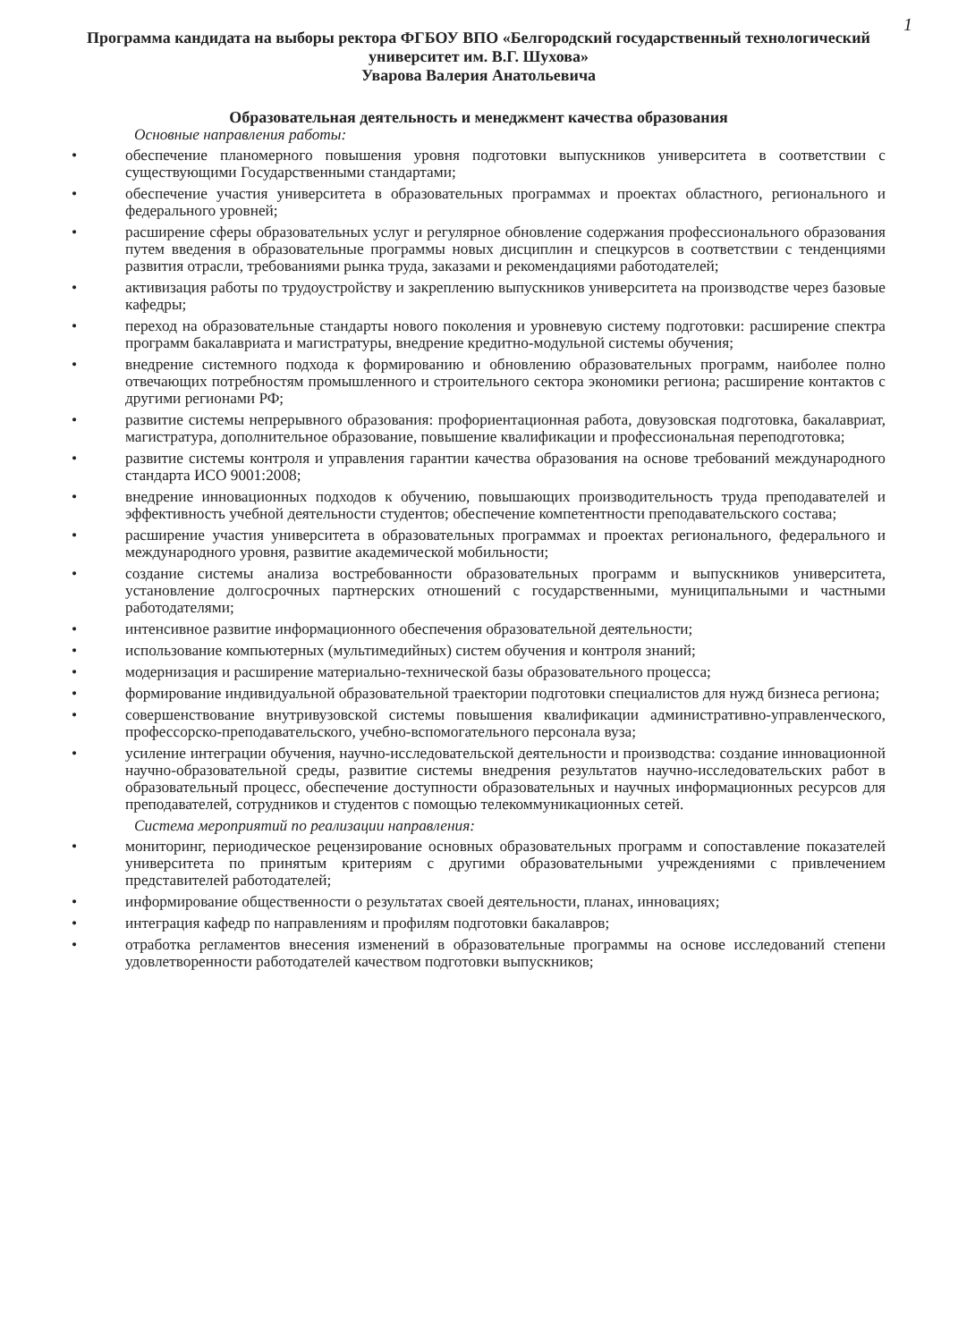1
Программа кандидата на выборы ректора ФГБОУ ВПО «Белгородский государственный технологический университет им. В.Г. Шухова»
Уварова Валерия Анатольевича
Образовательная деятельность и менеджмент качества образования
Основные направления работы:
• обеспечение планомерного повышения уровня подготовки выпускников университета в соответствии с существующими Государственными стандартами;
• обеспечение участия университета в образовательных программах и проектах областного, регионального и федерального уровней;
• расширение сферы образовательных услуг и регулярное обновление содержания профессионального образования путем введения в образовательные программы новых дисциплин и спецкурсов в соответствии с тенденциями развития отрасли, требованиями рынка труда, заказами и рекомендациями работодателей;
• активизация работы по трудоустройству и закреплению выпускников университета на производстве через базовые кафедры;
• переход на образовательные стандарты нового поколения и уровневую систему подготовки: расширение спектра программ бакалавриата и магистратуры, внедрение кредитно-модульной системы обучения;
• внедрение системного подхода к формированию и обновлению образовательных программ, наиболее полно отвечающих потребностям промышленного и строительного сектора экономики региона; расширение контактов с другими регионами РФ;
• развитие системы непрерывного образования: профориентационная работа, довузовская подготовка, бакалавриат, магистратура, дополнительное образование, повышение квалификации и профессиональная переподготовка;
• развитие системы контроля и управления гарантии качества образования на основе требований международного стандарта ИСО 9001:2008;
• внедрение инновационных подходов к обучению, повышающих производительность труда преподавателей и эффективность учебной деятельности студентов; обеспечение компетентности преподавательского состава;
• расширение участия университета в образовательных программах и проектах регионального, федерального и международного уровня, развитие академической мобильности;
• создание системы анализа востребованности образовательных программ и выпускников университета, установление долгосрочных партнерских отношений с государственными, муниципальными и частными работодателями;
• интенсивное развитие информационного обеспечения образовательной деятельности;
• использование компьютерных (мультимедийных) систем обучения и контроля знаний;
• модернизация и расширение материально-технической базы образовательного процесса;
• формирование индивидуальной образовательной траектории подготовки специалистов для нужд бизнеса региона;
• совершенствование внутривузовской системы повышения квалификации административно-управленческого, профессорско-преподавательского, учебно-вспомогательного персонала вуза;
• усиление интеграции обучения, научно-исследовательской деятельности и производства: создание инновационной научно-образовательной среды, развитие системы внедрения результатов научно-исследовательских работ в образовательный процесс, обеспечение доступности образовательных и научных информационных ресурсов для преподавателей, сотрудников и студентов с помощью телекоммуникационных сетей.
Система мероприятий по реализации направления:
• мониторинг, периодическое рецензирование основных образовательных программ и сопоставление показателей университета по принятым критериям с другими образовательными учреждениями с привлечением представителей работодателей;
• информирование общественности о результатах своей деятельности, планах, инновациях;
• интеграция кафедр по направлениям и профилям подготовки бакалавров;
• отработка регламентов внесения изменений в образовательные программы на основе исследований степени удовлетворенности работодателей качеством подготовки выпускников;